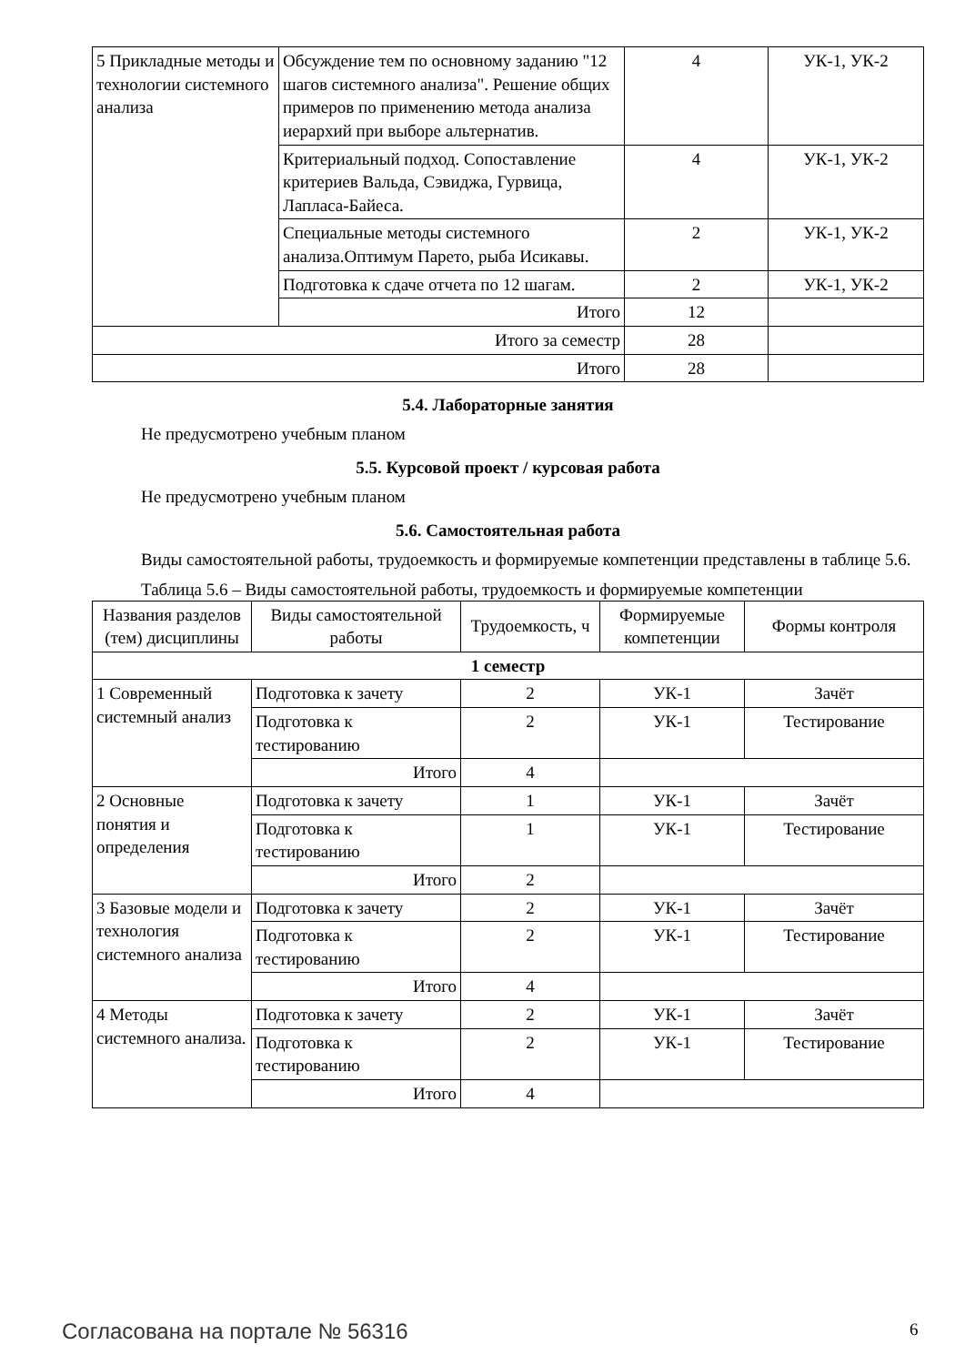| 5 Прикладные методы и технологии системного анализа | Обсуждение тем по основному заданию "12 шагов системного анализа". Решение общих примеров по применению метода анализа иерархий при выборе альтернатив. | 4 | УК-1, УК-2 |
| | Критериальный подход. Сопоставление критериев Вальда, Сэвиджа, Гурвица, Лапласа-Байеса. | 4 | УК-1, УК-2 |
| | Специальные методы системного анализа.Оптимум Парето, рыба Исикавы. | 2 | УК-1, УК-2 |
| | Подготовка к сдаче отчета по 12 шагам. | 2 | УК-1, УК-2 |
| | Итого | 12 | |
| Итого за семестр | | 28 | |
| Итого | | 28 | |
5.4. Лабораторные занятия
Не предусмотрено учебным планом
5.5. Курсовой проект / курсовая работа
Не предусмотрено учебным планом
5.6. Самостоятельная работа
Виды самостоятельной работы, трудоемкость и формируемые компетенции представлены в таблице 5.6.
Таблица 5.6 – Виды самостоятельной работы, трудоемкость и формируемые компетенции
| Названия разделов (тем) дисциплины | Виды самостоятельной работы | Трудоемкость, ч | Формируемые компетенции | Формы контроля |
| --- | --- | --- | --- | --- |
| 1 семестр | | | | |
| 1 Современный системный анализ | Подготовка к зачету | 2 | УК-1 | Зачёт |
| | Подготовка к тестированию | 2 | УК-1 | Тестирование |
| | Итого | 4 | | |
| 2 Основные понятия и определения | Подготовка к зачету | 1 | УК-1 | Зачёт |
| | Подготовка к тестированию | 1 | УК-1 | Тестирование |
| | Итого | 2 | | |
| 3 Базовые модели и технология системного анализа | Подготовка к зачету | 2 | УК-1 | Зачёт |
| | Подготовка к тестированию | 2 | УК-1 | Тестирование |
| | Итого | 4 | | |
| 4 Методы системного анализа. | Подготовка к зачету | 2 | УК-1 | Зачёт |
| | Подготовка к тестированию | 2 | УК-1 | Тестирование |
| | Итого | 4 | | |
Согласована на портале № 56316 6